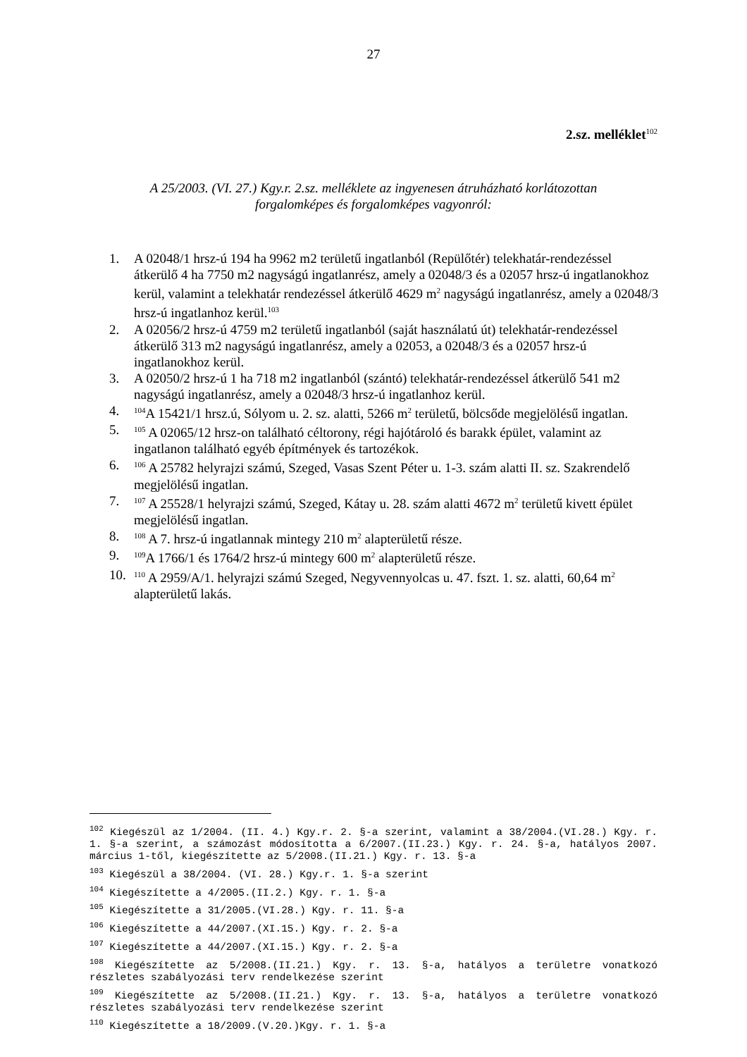27
2.sz. melléklet<sup>102</sup>
A 25/2003. (VI. 27.) Kgy.r. 2.sz. melléklete az ingyenesen átruházható korlátozottan
forgalomképes és forgalomképes vagyonról:
1. A 02048/1 hrsz-ú 194 ha 9962 m2 területű ingatlanból (Repülőtér) telekhatár-rendezéssel átkerülő 4 ha 7750 m2 nagyságú ingatlanrész, amely a 02048/3 és a 02057 hrsz-ú ingatlanokhoz kerül, valamint a telekhatár rendezéssel átkerülő 4629 m<sup>2</sup> nagyságú ingatlanrész, amely a 02048/3 hrsz-ú ingatlanhoz kerül.<sup>103</sup>
2. A 02056/2 hrsz-ú 4759 m2 területű ingatlanból (saját használatú út) telekhatár-rendezéssel átkerülő 313 m2 nagyságú ingatlanrész, amely a 02053, a 02048/3 és a 02057 hrsz-ú ingatlanokhoz kerül.
3. A 02050/2 hrsz-ú 1 ha 718 m2 ingatlanból (szántó) telekhatár-rendezéssel átkerülő 541 m2 nagyságú ingatlanrész, amely a 02048/3 hrsz-ú ingatlanhoz kerül.
4. <sup>104</sup>A 15421/1 hrsz.ú, Sólyom u. 2. sz. alatti, 5266 m<sup>2</sup> területű, bölcsőde megjelölésű ingatlan.
5. <sup>105</sup> A 02065/12 hrsz-on található céltorony, régi hajótároló és barakk épület, valamint az ingatlanon található egyéb építmények és tartozékok.
6. <sup>106</sup> A 25782 helyrajzi számú, Szeged, Vasas Szent Péter u. 1-3. szám alatti II. sz. Szakrendelő megjelölésű ingatlan.
7. <sup>107</sup> A 25528/1 helyrajzi számú, Szeged, Kátay u. 28. szám alatti 4672 m<sup>2</sup> területű kivett épület megjelölésű ingatlan.
8. <sup>108</sup> A 7. hrsz-ú ingatlannak mintegy 210 m<sup>2</sup> alapterületű része.
9. <sup>109</sup>A 1766/1 és 1764/2 hrsz-ú mintegy 600 m<sup>2</sup> alapterületű része.
10. <sup>110</sup> A 2959/A/1. helyrajzi számú Szeged, Negyvennyolcas u. 47. fszt. 1. sz. alatti, 60,64 m<sup>2</sup> alapterületű lakás.
<sup>102</sup> Kiegészül az 1/2004. (II. 4.) Kgy.r. 2. §-a szerint, valamint a 38/2004.(VI.28.) Kgy. r. 1. §-a szerint, a számozást módosította a 6/2007.(II.23.) Kgy. r. 24. §-a, hatályos 2007. március 1-től, kiegészítette az 5/2008.(II.21.) Kgy. r. 13. §-a
<sup>103</sup> Kiegészül a 38/2004. (VI. 28.) Kgy.r. 1. §-a szerint
<sup>104</sup> Kiegészítette a 4/2005.(II.2.) Kgy. r. 1. §-a
<sup>105</sup> Kiegészítette a 31/2005.(VI.28.) Kgy. r. 11. §-a
<sup>106</sup> Kiegészítette a 44/2007.(XI.15.) Kgy. r. 2. §-a
<sup>107</sup> Kiegészítette a 44/2007.(XI.15.) Kgy. r. 2. §-a
<sup>108</sup> Kiegészítette az 5/2008.(II.21.) Kgy. r. 13. §-a, hatályos a területre vonatkozó részletes szabályozási terv rendelkezése szerint
<sup>109</sup> Kiegészítette az 5/2008.(II.21.) Kgy. r. 13. §-a, hatályos a területre vonatkozó részletes szabályozási terv rendelkezése szerint
<sup>110</sup> Kiegészítette a 18/2009.(V.20.)Kgy. r. 1. §-a